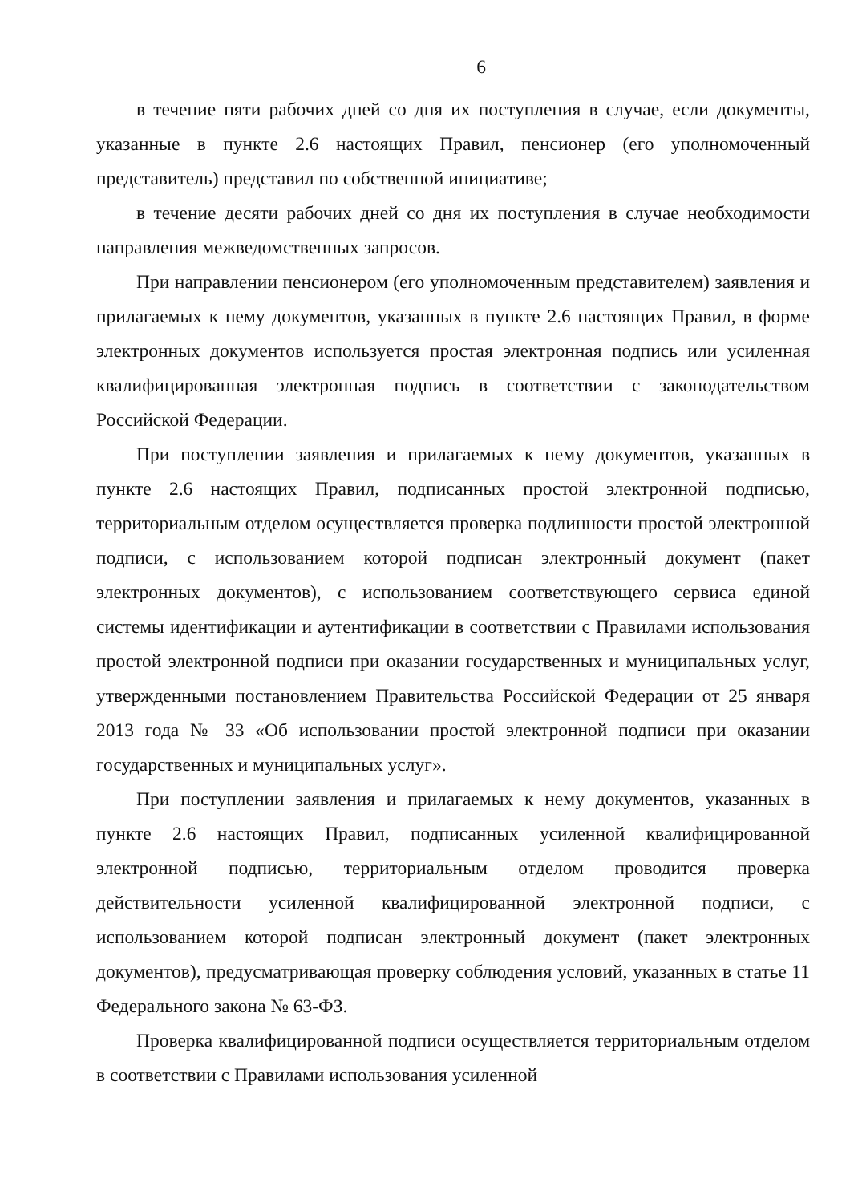6
в течение пяти рабочих дней со дня их поступления в случае, если документы, указанные в пункте 2.6 настоящих Правил, пенсионер (его уполномоченный представитель) представил по собственной инициативе;
в течение десяти рабочих дней со дня их поступления в случае необходимости направления межведомственных запросов.
При направлении пенсионером (его уполномоченным представителем) заявления и прилагаемых к нему документов, указанных в пункте 2.6 настоящих Правил, в форме электронных документов используется простая электронная подпись или усиленная квалифицированная электронная подпись в соответствии с законодательством Российской Федерации.
При поступлении заявления и прилагаемых к нему документов, указанных в пункте 2.6 настоящих Правил, подписанных простой электронной подписью, территориальным отделом осуществляется проверка подлинности простой электронной подписи, с использованием которой подписан электронный документ (пакет электронных документов), с использованием соответствующего сервиса единой системы идентификации и аутентификации в соответствии с Правилами использования простой электронной подписи при оказании государственных и муниципальных услуг, утвержденными постановлением Правительства Российской Федерации от 25 января 2013 года № 33 «Об использовании простой электронной подписи при оказании государственных и муниципальных услуг».
При поступлении заявления и прилагаемых к нему документов, указанных в пункте 2.6 настоящих Правил, подписанных усиленной квалифицированной электронной подписью, территориальным отделом проводится проверка действительности усиленной квалифицированной электронной подписи, с использованием которой подписан электронный документ (пакет электронных документов), предусматривающая проверку соблюдения условий, указанных в статье 11 Федерального закона № 63-ФЗ.
Проверка квалифицированной подписи осуществляется территориальным отделом в соответствии с Правилами использования усиленной